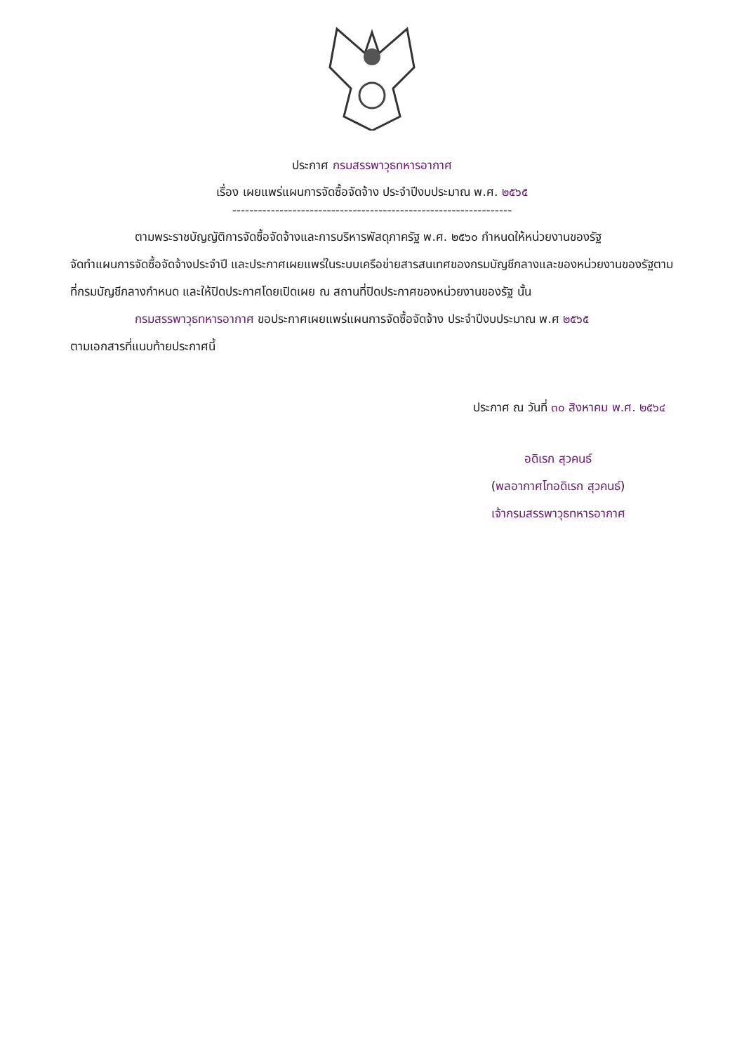ประกาศ กรมสรรพาวุธทหารอากาศ
เรื่อง เผยแพร่แผนการจัดซื้อจัดจ้าง ประจำปีงบประมาณ พ.ศ. ๒๕๖๕
-----------------------------------------------------------------
ตามพระราชบัญญัติการจัดซื้อจัดจ้างและการบริหารพัสดุภาครัฐ พ.ศ. ๒๕๖๐ กำหนดให้หน่วยงานของรัฐ
จัดทำแผนการจัดซื้อจัดจ้างประจำปี และประกาศเผยแพร่ในระบบเครือข่ายสารสนเทศของกรมบัญชีกลางและของหน่วยงานของรัฐตามที่กรมบัญชีกลางกำหนด และให้ปิดประกาศโดยเปิดเผย ณ สถานที่ปิดประกาศของหน่วยงานของรัฐ นั้น
กรมสรรพาวุธทหารอากาศ ขอประกาศเผยแพร่แผนการจัดซื้อจัดจ้าง ประจำปีงบประมาณ พ.ศ ๒๕๖๕
ตามเอกสารที่แนบท้ายประกาศนี้
ประกาศ ณ วันที่ ๓๐ สิงหาคม พ.ศ. ๒๕๖๔
อดิเรก สุวคนธ์
(พลอากาศโทอดิเรก สุวคนธ์)
เจ้ากรมสรรพาวุธทหารอากาศ